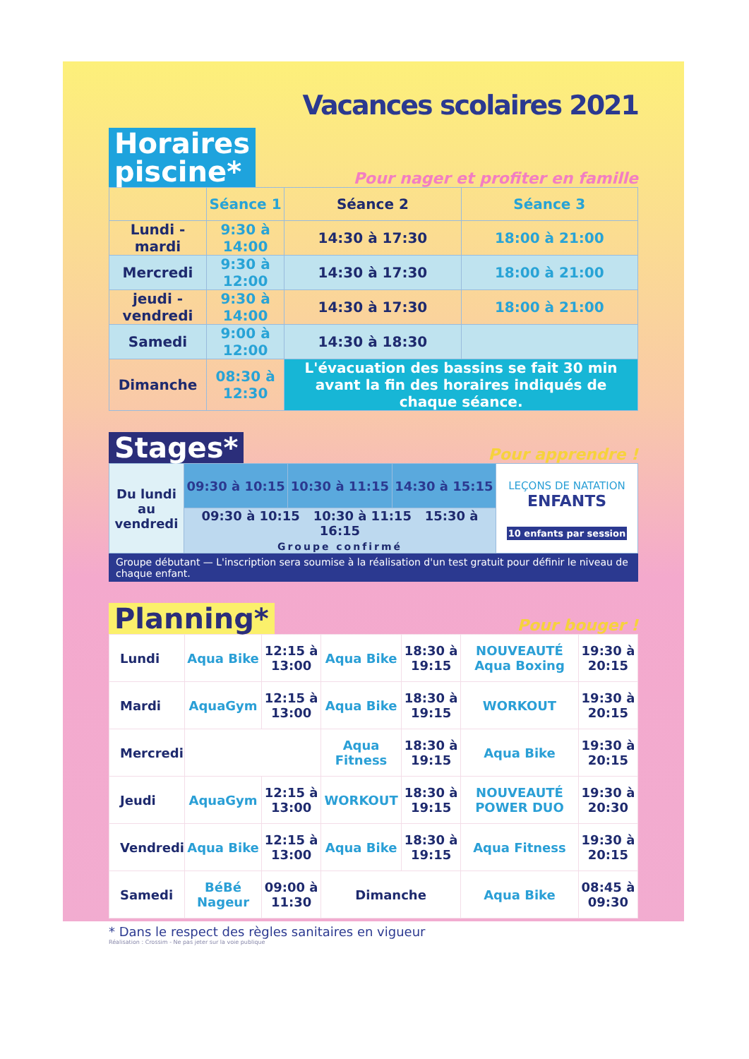Vacances scolaires 2021
Horaires
piscine*
Pour nager et profiter en famille
| | Séance 1 | Séance 2 | Séance 3 |
| --- | --- | --- | --- |
| Lundi - mardi | 9:30 à 14:00 | 14:30 à 17:30 | 18:00 à 21:00 |
| Mercredi | 9:30 à 12:00 | 14:30 à 17:30 | 18:00 à 21:00 |
| jeudi - vendredi | 9:30 à 14:00 | 14:30 à 17:30 | 18:00 à 21:00 |
| Samedi | 9:00 à 12:00 | 14:30 à 18:30 | |
| Dimanche | 08:30 à 12:30 | L'évacuation des bassins se fait 30 min avant la fin des horaires indiqués de chaque séance. | |
Stages*
Pour apprendre !
| Du lundi au vendredi | 09:30 à 10:15 | 10:30 à 11:15 | 14:30 à 15:15 | LEÇONS DE NATATION ENFANTS 10 enfants par session |
| | 09:30 à 10:15 10:30 à 11:15 15:30 à 16:15 Groupe confirmé | | | |
Groupe débutant — L'inscription sera soumise à la réalisation d'un test gratuit pour définir le niveau de chaque enfant.
Planning*
Pour bouger !
| Lundi | Aqua Bike | 12:15 à 13:00 | Aqua Bike | 18:30 à 19:15 | NOUVEAUTÉ Aqua Boxing | 19:30 à 20:15 |
| Mardi | AquaGym | 12:15 à 13:00 | Aqua Bike | 18:30 à 19:15 | WORKOUT | 19:30 à 20:15 |
| Mercredi | | | Aqua Fitness | 18:30 à 19:15 | Aqua Bike | 19:30 à 20:15 |
| Jeudi | AquaGym | 12:15 à 13:00 | WORKOUT | 18:30 à 19:15 | NOUVEAUTÉ POWER DUO | 19:30 à 20:30 |
| Vendredi | Aqua Bike | 12:15 à 13:00 | Aqua Bike | 18:30 à 19:15 | Aqua Fitness | 19:30 à 20:15 |
| Samedi | BéBé Nageur | 09:00 à 11:30 | Dimanche | | Aqua Bike | 08:45 à 09:30 |
* Dans le respect des règles sanitaires en vigueur
Réalisation : Crossim - Ne pas jeter sur la voie publique